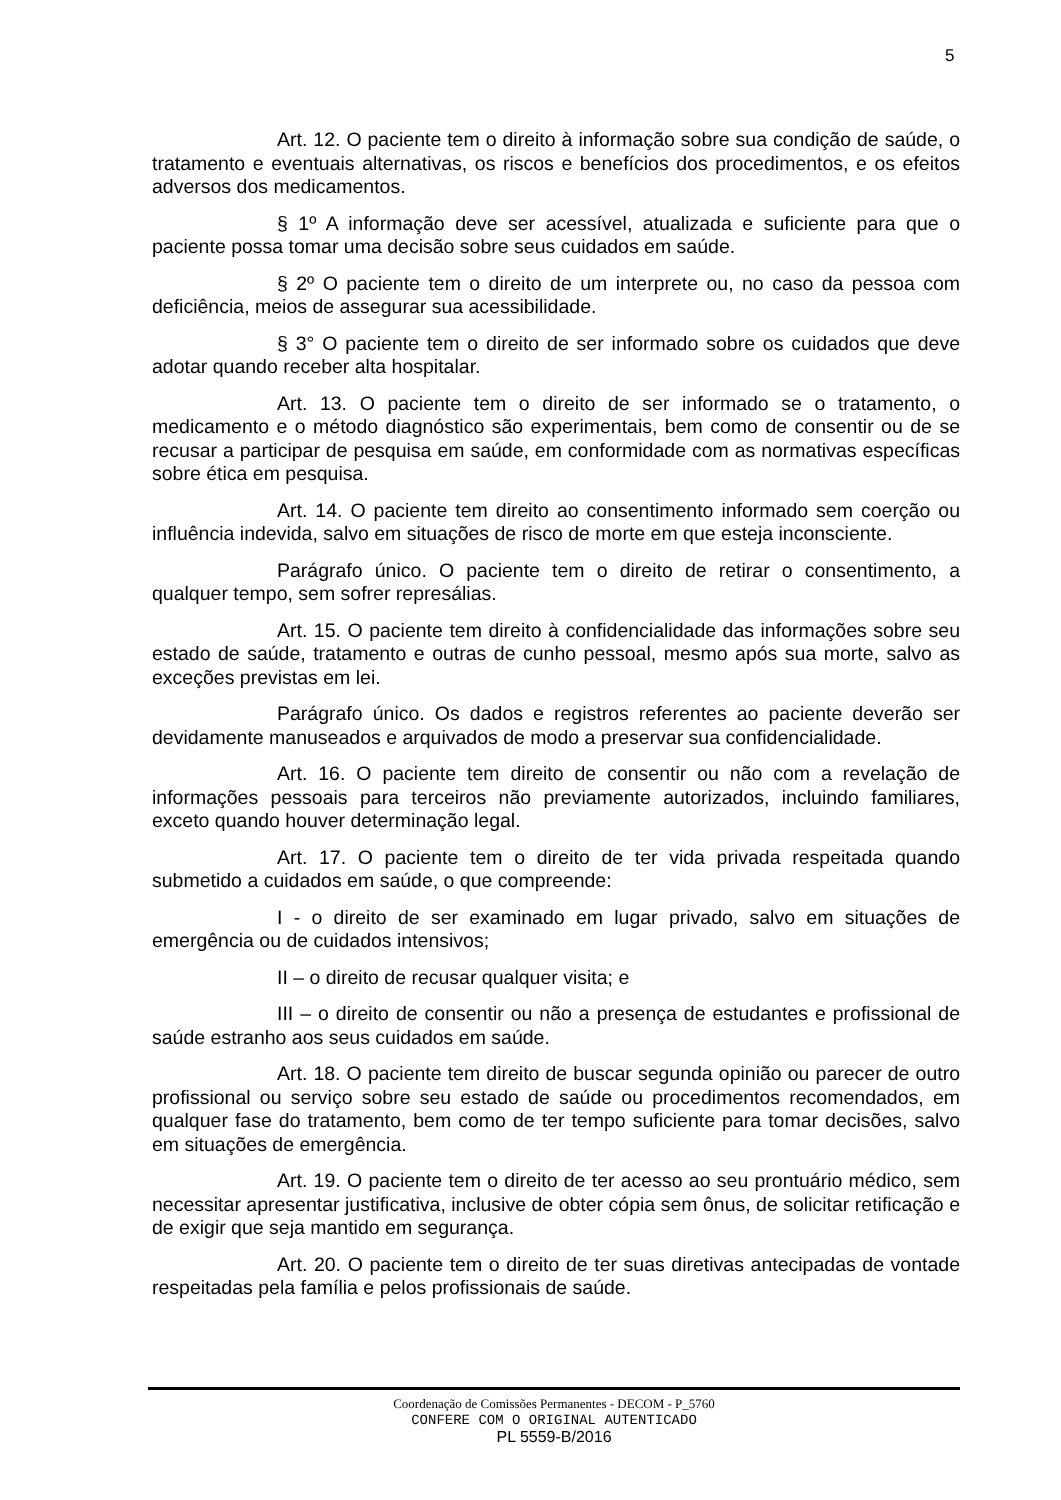5
Art. 12. O paciente tem o direito à informação sobre sua condição de saúde, o tratamento e eventuais alternativas, os riscos e benefícios dos procedimentos, e os efeitos adversos dos medicamentos.
§ 1º A informação deve ser acessível, atualizada e suficiente para que o paciente possa tomar uma decisão sobre seus cuidados em saúde.
§ 2º O paciente tem o direito de um interprete ou, no caso da pessoa com deficiência, meios de assegurar sua acessibilidade.
§ 3° O paciente tem o direito de ser informado sobre os cuidados que deve adotar quando receber alta hospitalar.
Art. 13. O paciente tem o direito de ser informado se o tratamento, o medicamento e o método diagnóstico são experimentais, bem como de consentir ou de se recusar a participar de pesquisa em saúde, em conformidade com as normativas específicas sobre ética em pesquisa.
Art. 14. O paciente tem direito ao consentimento informado sem coerção ou influência indevida, salvo em situações de risco de morte em que esteja inconsciente.
Parágrafo único. O paciente tem o direito de retirar o consentimento, a qualquer tempo, sem sofrer represálias.
Art. 15. O paciente tem direito à confidencialidade das informações sobre seu estado de saúde, tratamento e outras de cunho pessoal, mesmo após sua morte, salvo as exceções previstas em lei.
Parágrafo único. Os dados e registros referentes ao paciente deverão ser devidamente manuseados e arquivados de modo a preservar sua confidencialidade.
Art. 16. O paciente tem direito de consentir ou não com a revelação de informações pessoais para terceiros não previamente autorizados, incluindo familiares, exceto quando houver determinação legal.
Art. 17. O paciente tem o direito de ter vida privada respeitada quando submetido a cuidados em saúde, o que compreende:
I - o direito de ser examinado em lugar privado, salvo em situações de emergência ou de cuidados intensivos;
II – o direito de recusar qualquer visita; e
III – o direito de consentir ou não a presença de estudantes e profissional de saúde estranho aos seus cuidados em saúde.
Art. 18. O paciente tem direito de buscar segunda opinião ou parecer de outro profissional ou serviço sobre seu estado de saúde ou procedimentos recomendados, em qualquer fase do tratamento, bem como de ter tempo suficiente para tomar decisões, salvo em situações de emergência.
Art. 19. O paciente tem o direito de ter acesso ao seu prontuário médico, sem necessitar apresentar justificativa, inclusive de obter cópia sem ônus, de solicitar retificação e de exigir que seja mantido em segurança.
Art. 20. O paciente tem o direito de ter suas diretivas antecipadas de vontade respeitadas pela família e pelos profissionais de saúde.
Coordenação de Comissões Permanentes - DECOM - P_5760
CONFERE COM O ORIGINAL AUTENTICADO
PL 5559-B/2016